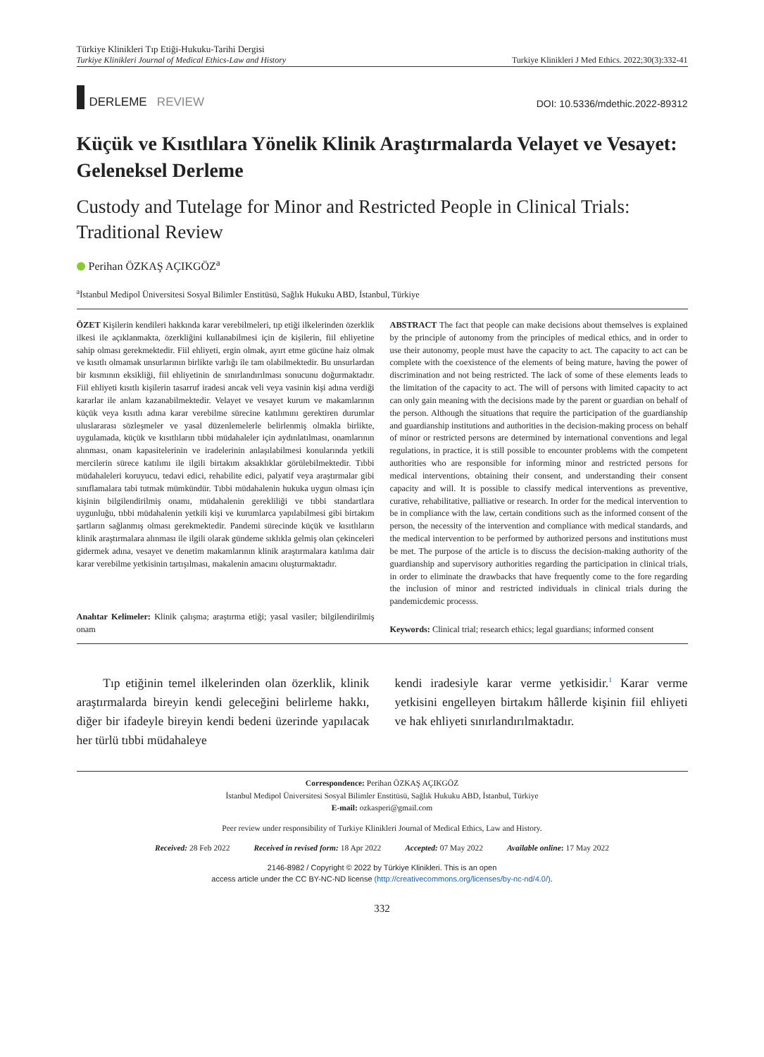Türkiye Klinikleri Tıp Etiği-Hukuku-Tarihi Dergisi
Turkiye Klinikleri Journal of Medical Ethics-Law and History
Turkiye Klinikleri J Med Ethics. 2022;30(3):332-41
DERLEME REVIEW
DOI: 10.5336/mdethic.2022-89312
Küçük ve Kısıtlılara Yönelik Klinik Araştırmalarda Velayet ve Vesayet: Geleneksel Derleme
Custody and Tutelage for Minor and Restricted People in Clinical Trials: Traditional Review
Perihan ÖZKAŞ AÇIKGÖZ<sup>a</sup>
<sup>a</sup> İstanbul Medipol Üniversitesi Sosyal Bilimler Enstitüsü, Sağlık Hukuku ABD, İstanbul, Türkiye
ÖZET Kişilerin kendileri hakkında karar verebilmeleri, tıp etiği ilkelerinden özerklik ilkesi ile açıklanmakta, özerkliğini kullanabilmesi için de kişilerin, fiil ehliyetine sahip olması gerekmektedir. Fiil ehliyeti, ergin olmak, ayırt etme gücüne haiz olmak ve kısıtlı olmamak unsurlarının birlikte varlığı ile tam olabilmektedir. Bu unsurlardan bir kısmının eksikliği, fiil ehliyetinin de sınırlandırılması sonucunu doğurmaktadır. Fiil ehliyeti kısıtlı kişilerin tasarruf iradesi ancak veli veya vasinin kişi adına verdiği kararlar ile anlam kazanabilmektedir. Velayet ve vesayet kurum ve makamlarının küçük veya kısıtlı adına karar verebilme sürecine katılımını gerektiren durumlar uluslararası sözleşmeler ve yasal düzenlemelerle belirlenmiş olmakla birlikte, uygulamada, küçük ve kısıtlıların tıbbi müdahaleler için aydınlatılması, onamlarının alınması, onam kapasitelerinin ve iradelerinin anlaşılabilmesi konularında yetkili mercilerin sürece katılımı ile ilgili birtakım aksaklıklar görülebilmektedir. Tıbbi müdahaleleri koruyucu, tedavi edici, rehabilite edici, palyatif veya araştırmalar gibi sınıflamalara tabi tutmak mümkündür. Tıbbi müdahalenin hukuka uygun olması için kişinin bilgilendirilmiş onamı, müdahalenin gerekliliği ve tıbbi standartlara uygunluğu, tıbbi müdahalenin yetkili kişi ve kurumlarca yapılabilmesi gibi birtakım şartların sağlanmış olması gerekmektedir. Pandemi sürecinde küçük ve kısıtlıların klinik araştırmalara alınması ile ilgili olarak gündeme sıklıkla gelmiş olan çekinceleri gidermek adına, vesayet ve denetim makamlarının klinik araştırmalara katılıma dair karar verebilme yetkisinin tartışılması, makalenin amacını oluşturmaktadır.
Anahtar Kelimeler: Klinik çalışma; araştırma etiği; yasal vasiler; bilgilendirilmiş onam
ABSTRACT The fact that people can make decisions about themselves is explained by the principle of autonomy from the principles of medical ethics, and in order to use their autonomy, people must have the capacity to act. The capacity to act can be complete with the coexistence of the elements of being mature, having the power of discrimination and not being restricted. The lack of some of these elements leads to the limitation of the capacity to act. The will of persons with limited capacity to act can only gain meaning with the decisions made by the parent or guardian on behalf of the person. Although the situations that require the participation of the guardianship and guardianship institutions and authorities in the decision-making process on behalf of minor or restricted persons are determined by international conventions and legal regulations, in practice, it is still possible to encounter problems with the competent authorities who are responsible for informing minor and restricted persons for medical interventions, obtaining their consent, and understanding their consent capacity and will. It is possible to classify medical interventions as preventive, curative, rehabilitative, palliative or research. In order for the medical intervention to be in compliance with the law, certain conditions such as the informed consent of the person, the necessity of the intervention and compliance with medical standards, and the medical intervention to be performed by authorized persons and institutions must be met. The purpose of the article is to discuss the decision-making authority of the guardianship and supervisory authorities regarding the participation in clinical trials, in order to eliminate the drawbacks that have frequently come to the fore regarding the inclusion of minor and restricted individuals in clinical trials during the pandemicdemic processs.
Keywords: Clinical trial; research ethics; legal guardians; informed consent
Tıp etiğinin temel ilkelerinden olan özerklik, klinik araştırmalarda bireyin kendi geleceğini belirleme hakkı, diğer bir ifadeyle bireyin kendi bedeni üzerinde yapılacak her türlü tıbbi müdahaleye
kendi iradesiyle karar verme yetkisidir.<sup>1</sup> Karar verme yetkisini engelleyen birtakım hâllerde kişinin fiil ehliyeti ve hak ehliyeti sınırlandırılmaktadır.
Correspondence: Perihan ÖZKAŞ AÇIKGÖZ
İstanbul Medipol Üniversitesi Sosyal Bilimler Enstitüsü, Sağlık Hukuku ABD, İstanbul, Türkiye
E-mail: ozkasperi@gmail.com
Peer review under responsibility of Turkiye Klinikleri Journal of Medical Ethics, Law and History.
Received: 28 Feb 2022 Received in revised form: 18 Apr 2022 Accepted: 07 May 2022 Available online: 17 May 2022
2146-8982 / Copyright © 2022 by Türkiye Klinikleri. This is an open
access article under the CC BY-NC-ND license (http://creativecommons.org/licenses/by-nc-nd/4.0/).
332